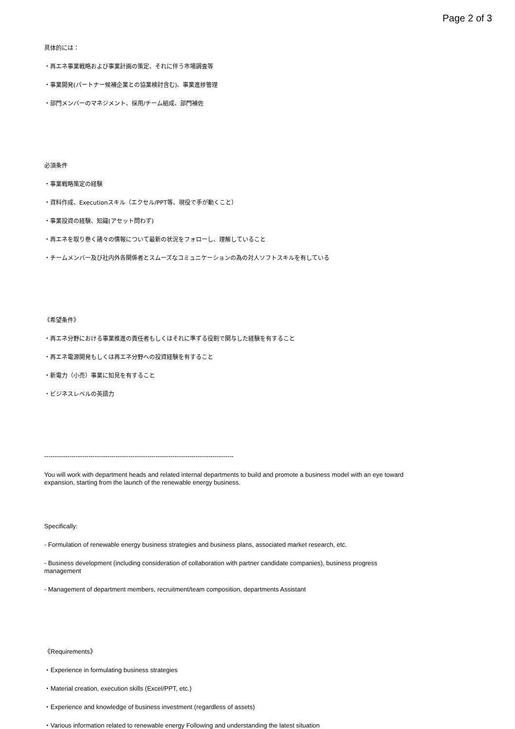Page 2 of 3
具体的には：
・再エネ事業戦略および事業計画の策定、それに伴う市場調査等
・事業開発(パートナー候補企業との協業検討含む)、事業進捗管理
・部門メンバーのマネジメント、採用/チーム組成、部門補佐
必須条件
・事業戦略策定の経験
・資料作成、Executionスキル（エクセル/PPT等、現役で手が動くこと）
・事業投資の経験、知識(アセット問わず)
・再エネを取り巻く諸々の情報について最新の状況をフォローし、理解していること
・チームメンバー及び社内外各関係者とスムーズなコミュニケーションの為の対人ソフトスキルを有している
《希望条件》
・再エネ分野における事業推進の責任者もしくはそれに準ずる役割で関与した経験を有すること
・再エネ電源開発もしくは再エネ分野への投資経験を有すること
・新電力（小売）事業に知見を有すること
・ビジネスレベルの英語力
------------------------------------------------------------------------------------------
You will work with department heads and related internal departments to build and promote a business model with an eye toward expansion, starting from the launch of the renewable energy business.
Specifically:
- Formulation of renewable energy business strategies and business plans, associated market research, etc.
- Business development (including consideration of collaboration with partner candidate companies), business progress management
- Management of department members, recruitment/team composition, departments Assistant
《Requirements》
・Experience in formulating business strategies
・Material creation, execution skills (Excel/PPT, etc.)
・Experience and knowledge of business investment (regardless of assets)
・Various information related to renewable energy Following and understanding the latest situation